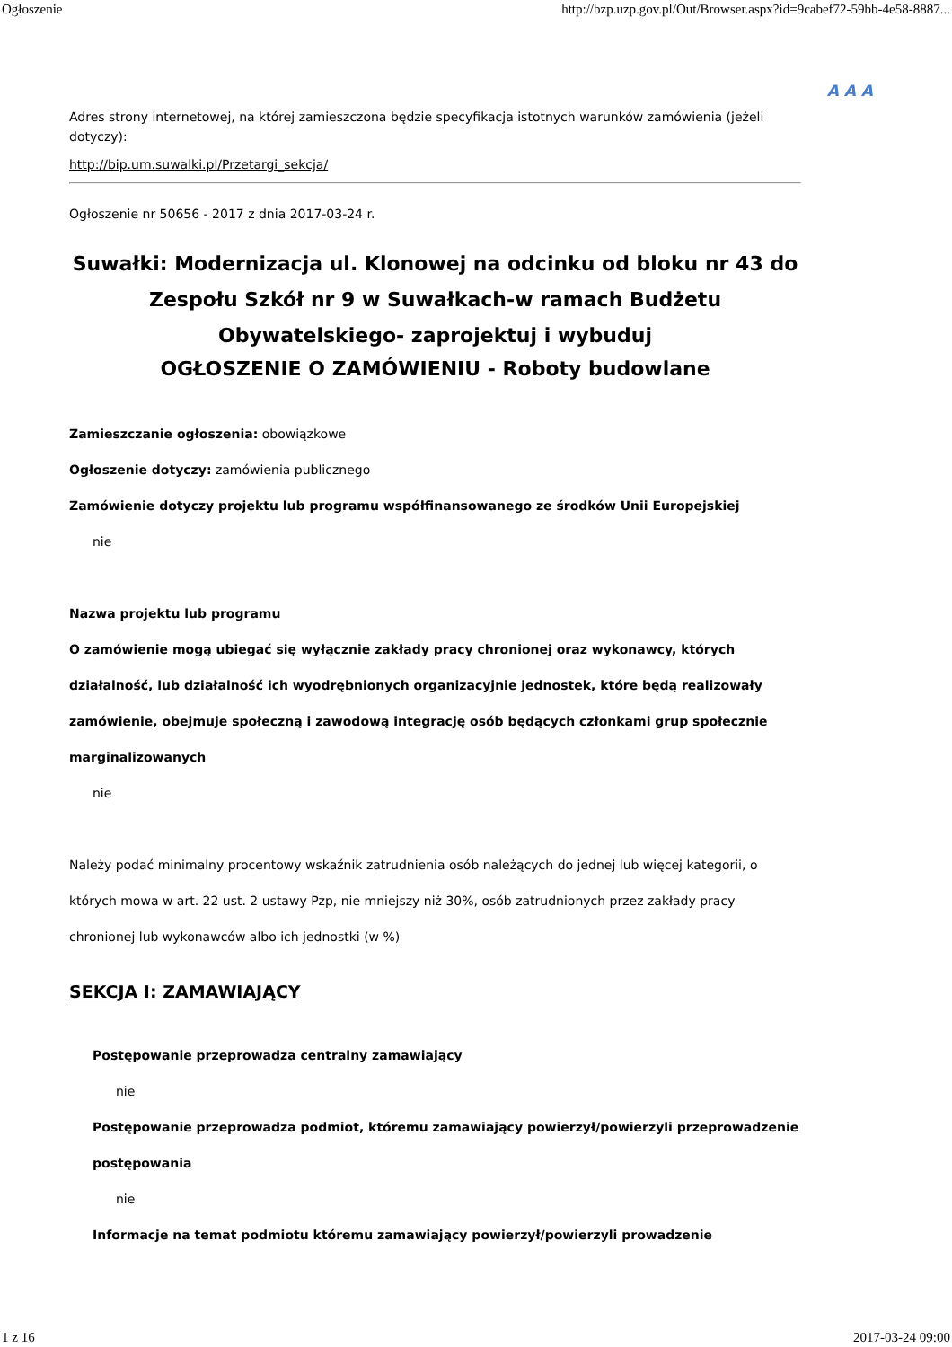Ogłoszenie http://bzp.uzp.gov.pl/Out/Browser.aspx?id=9cabef72-59bb-4e58-8887...
A A A
Adres strony internetowej, na której zamieszczona będzie specyfikacja istotnych warunków zamówienia (jeżeli dotyczy):
http://bip.um.suwalki.pl/Przetargi_sekcja/
Ogłoszenie nr 50656 - 2017 z dnia 2017-03-24 r.
Suwałki: Modernizacja ul. Klonowej na odcinku od bloku nr 43 do Zespołu Szkół nr 9 w Suwałkach-w ramach Budżetu Obywatelskiego- zaprojektuj i wybuduj
OGŁOSZENIE O ZAMÓWIENIU - Roboty budowlane
Zamieszczanie ogłoszenia: obowiązkowe
Ogłoszenie dotyczy: zamówienia publicznego
Zamówienie dotyczy projektu lub programu współfinansowanego ze środków Unii Europejskiej
nie
Nazwa projektu lub programu
O zamówienie mogą ubiegać się wyłącznie zakłady pracy chronionej oraz wykonawcy, których działalność, lub działalność ich wyodrębnionych organizacyjnie jednostek, które będą realizowały zamówienie, obejmuje społeczną i zawodową integrację osób będących członkami grup społecznie marginalizowanych
nie
Należy podać minimalny procentowy wskaźnik zatrudnienia osób należących do jednej lub więcej kategorii, o których mowa w art. 22 ust. 2 ustawy Pzp, nie mniejszy niż 30%, osób zatrudnionych przez zakłady pracy chronionej lub wykonawców albo ich jednostki (w %)
SEKCJA I: ZAMAWIAJĄCY
Postępowanie przeprowadza centralny zamawiający
nie
Postępowanie przeprowadza podmiot, któremu zamawiający powierzył/powierzyli przeprowadzenie postępowania
nie
Informacje na temat podmiotu któremu zamawiający powierzył/powierzyli prowadzenie
1 z 16 2017-03-24 09:00